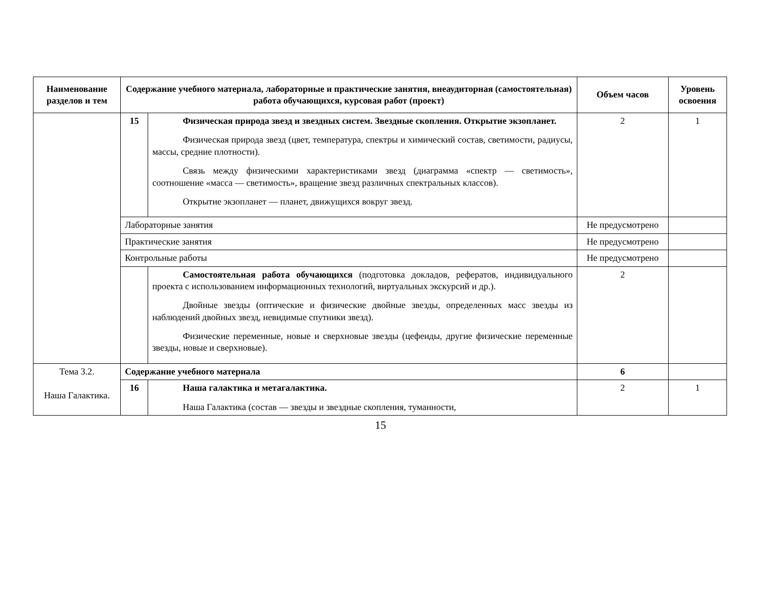| Наименование разделов и тем | Содержание учебного материала, лабораторные и практические занятия, внеаудиторная (самостоятельная) работа обучающихся, курсовая работ (проект) | | Объем часов | Уровень освоения |
| --- | --- | --- | --- | --- |
| | 15 | Физическая природа звезд и звездных систем. Звездные скопления. Открытие экзопланет. Физическая природа звезд (цвет, температура, спектры и химический состав, светимости, радиусы, массы, средние плотности). Связь между физическими характеристиками звезд (диаграмма «спектр — светимость», соотношение «масса — светимость», вращение звезд различных спектральных классов). Открытие экзопланет — планет, движущихся вокруг звезд. | 2 | 1 |
| | Лабораторные занятия | | Не предусмотрено | |
| | Практические занятия | | Не предусмотрено | |
| | Контрольные работы | | Не предусмотрено | |
| | | Самостоятельная работа обучающихся (подготовка докладов, рефератов, индивидуального проекта с использованием информационных технологий, виртуальных экскурсий и др.). Двойные звезды (оптические и физические двойные звезды, определенных масс звезды из наблюдений двойных звезд, невидимые спутники звезд). Физические переменные, новые и сверхновые звезды (цефеиды, другие физические переменные звезды, новые и сверхновые). | 2 | |
| Тема 3.2. Наша Галактика. | Содержание учебного материала | | 6 | |
| | 16 | Наша галактика и метагалактика. Наша Галактика (состав — звезды и звездные скопления, туманности, | 2 | 1 |
15